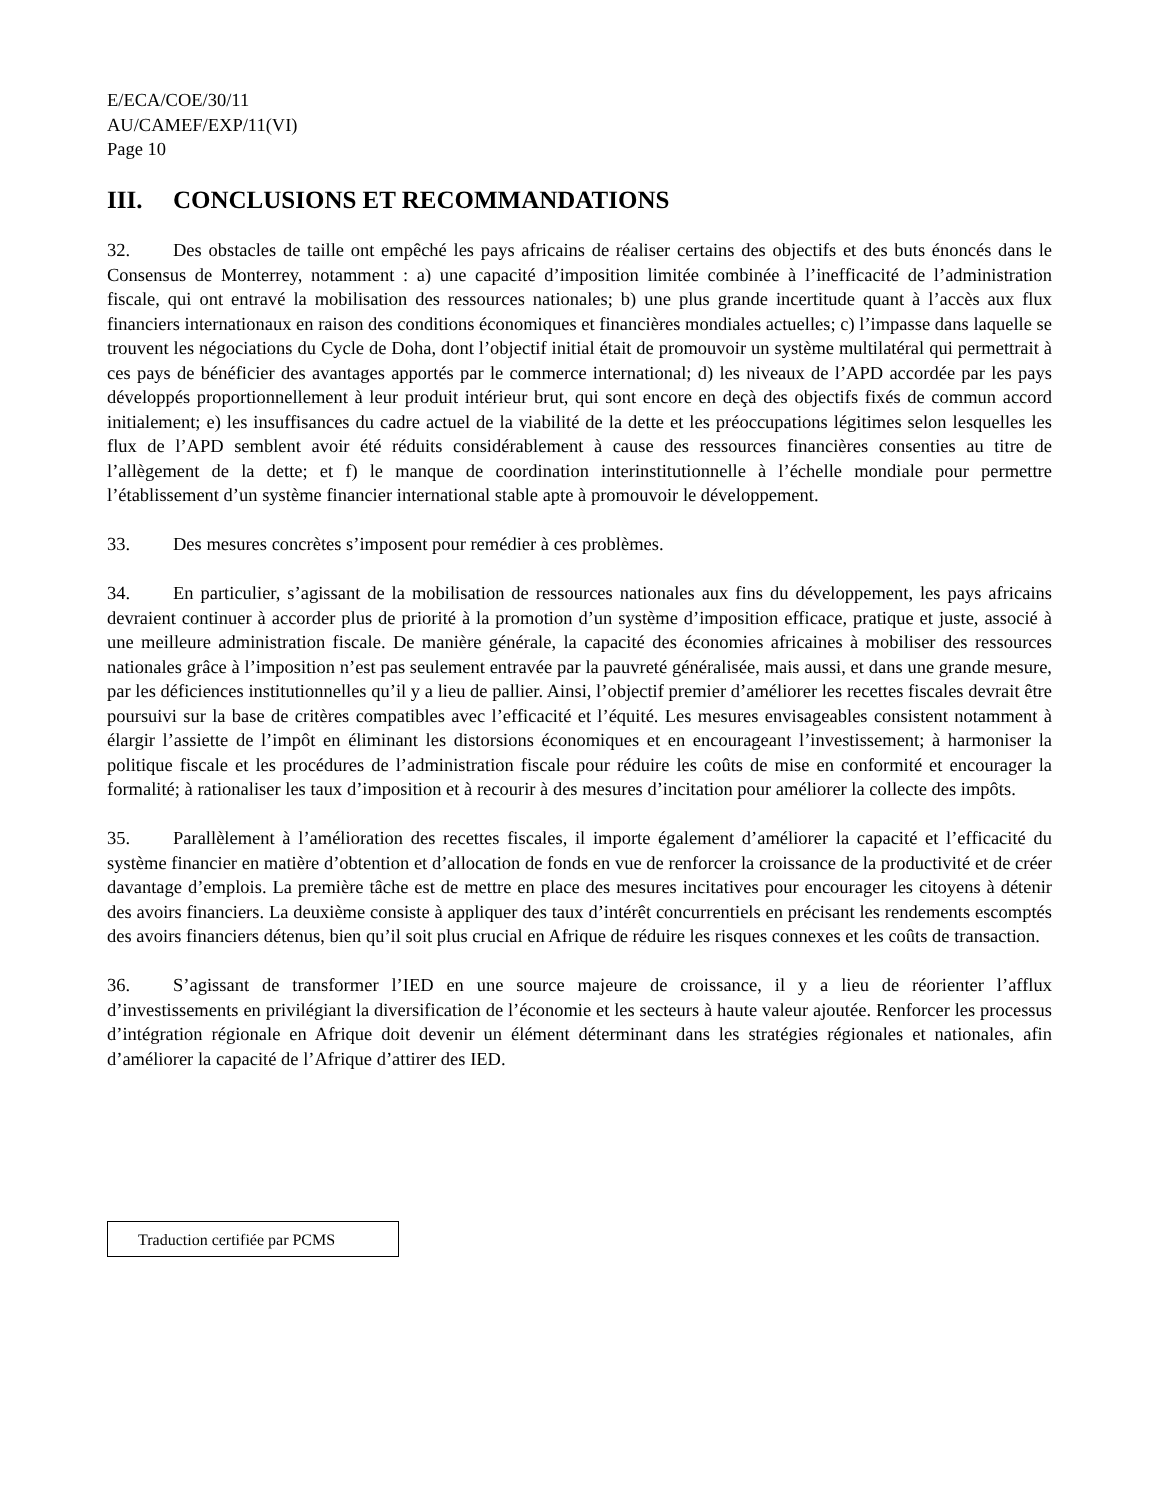E/ECA/COE/30/11
AU/CAMEF/EXP/11(VI)
Page 10
III. CONCLUSIONS ET RECOMMANDATIONS
32. Des obstacles de taille ont empêché les pays africains de réaliser certains des objectifs et des buts énoncés dans le Consensus de Monterrey, notamment : a) une capacité d’imposition limitée combinée à l’inefficacité de l’administration fiscale, qui ont entravé la mobilisation des ressources nationales; b) une plus grande incertitude quant à l’accès aux flux financiers internationaux en raison des conditions économiques et financières mondiales actuelles; c) l’impasse dans laquelle se trouvent les négociations du Cycle de Doha, dont l’objectif initial était de promouvoir un système multilatéral qui permettrait à ces pays de bénéficier des avantages apportés par le commerce international; d) les niveaux de l’APD accordée par les pays développés proportionnellement à leur produit intérieur brut, qui sont encore en deçà des objectifs fixés de commun accord initialement; e) les insuffisances du cadre actuel de la viabilité de la dette et les préoccupations légitimes selon lesquelles les flux de l’APD semblent avoir été réduits considérablement à cause des ressources financières consenties au titre de l’allègement de la dette; et f) le manque de coordination interinstitutionnelle à l’échelle mondiale pour permettre l’établissement d’un système financier international stable apte à promouvoir le développement.
33. Des mesures concrètes s’imposent pour remédier à ces problèmes.
34. En particulier, s’agissant de la mobilisation de ressources nationales aux fins du développement, les pays africains devraient continuer à accorder plus de priorité à la promotion d’un système d’imposition efficace, pratique et juste, associé à une meilleure administration fiscale. De manière générale, la capacité des économies africaines à mobiliser des ressources nationales grâce à l’imposition n’est pas seulement entravée par la pauvreté généralisée, mais aussi, et dans une grande mesure, par les déficiences institutionnelles qu’il y a lieu de pallier. Ainsi, l’objectif premier d’améliorer les recettes fiscales devrait être poursuivi sur la base de critères compatibles avec l’efficacité et l’équité. Les mesures envisageables consistent notamment à élargir l’assiette de l’impôt en éliminant les distorsions économiques et en encourageant l’investissement; à harmoniser la politique fiscale et les procédures de l’administration fiscale pour réduire les coûts de mise en conformité et encourager la formalité; à rationaliser les taux d’imposition et à recourir à des mesures d’incitation pour améliorer la collecte des impôts.
35. Parallèlement à l’amélioration des recettes fiscales, il importe également d’améliorer la capacité et l’efficacité du système financier en matière d’obtention et d’allocation de fonds en vue de renforcer la croissance de la productivité et de créer davantage d’emplois. La première tâche est de mettre en place des mesures incitatives pour encourager les citoyens à détenir des avoirs financiers. La deuxième consiste à appliquer des taux d’intérêt concurrentiels en précisant les rendements escomptés des avoirs financiers détenus, bien qu’il soit plus crucial en Afrique de réduire les risques connexes et les coûts de transaction.
36. S’agissant de transformer l’IED en une source majeure de croissance, il y a lieu de réorienter l’afflux d’investissements en privilégiant la diversification de l’économie et les secteurs à haute valeur ajoutée. Renforcer les processus d’intégration régionale en Afrique doit devenir un élément déterminant dans les stratégies régionales et nationales, afin d’améliorer la capacité de l’Afrique d’attirer des IED.
Traduction certifiée par PCMS